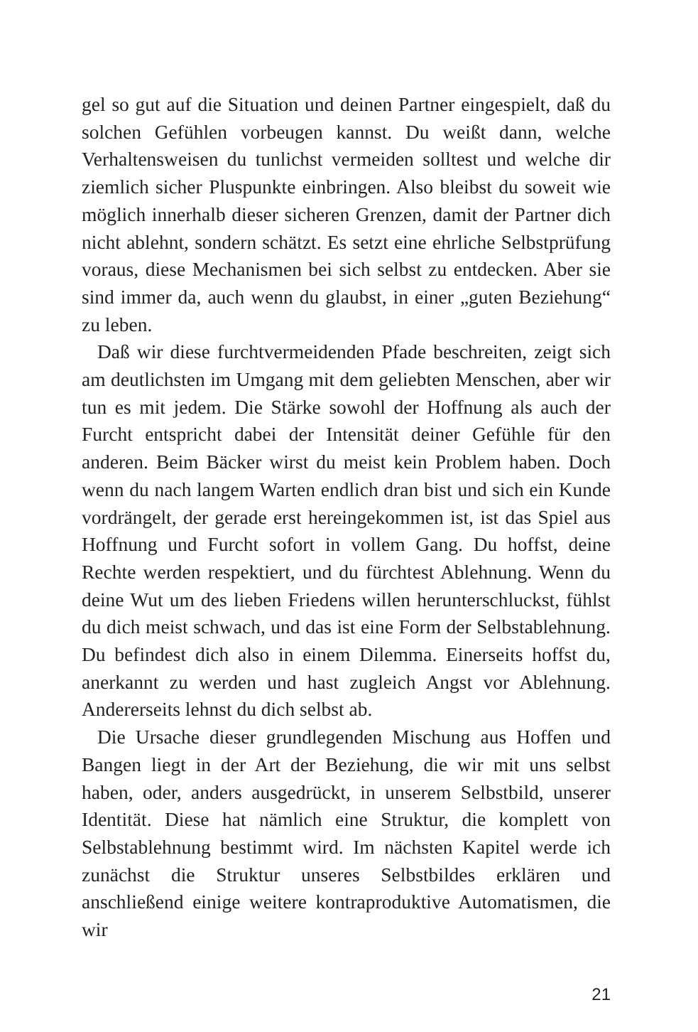gel so gut auf die Situation und deinen Partner eingespielt, daß du solchen Gefühlen vorbeugen kannst. Du weißt dann, welche Verhaltensweisen du tunlichst vermeiden solltest und welche dir ziemlich sicher Pluspunkte einbringen. Also bleibst du soweit wie möglich innerhalb dieser sicheren Grenzen, damit der Partner dich nicht ablehnt, sondern schätzt. Es setzt eine ehrliche Selbstprüfung voraus, diese Mechanismen bei sich selbst zu entdecken. Aber sie sind immer da, auch wenn du glaubst, in einer „guten Beziehung“ zu leben.
Daß wir diese furchtvermeidenden Pfade beschreiten, zeigt sich am deutlichsten im Umgang mit dem geliebten Menschen, aber wir tun es mit jedem. Die Stärke sowohl der Hoffnung als auch der Furcht entspricht dabei der Intensität deiner Gefühle für den anderen. Beim Bäcker wirst du meist kein Problem haben. Doch wenn du nach langem Warten endlich dran bist und sich ein Kunde vordrängelt, der gerade erst hereingekommen ist, ist das Spiel aus Hoffnung und Furcht sofort in vollem Gang. Du hoffst, deine Rechte werden respektiert, und du fürchtest Ablehnung. Wenn du deine Wut um des lieben Friedens willen herunterschluckst, fühlst du dich meist schwach, und das ist eine Form der Selbstablehnung. Du befindest dich also in einem Dilemma. Einerseits hoffst du, anerkannt zu werden und hast zugleich Angst vor Ablehnung. Andererseits lehnst du dich selbst ab.
Die Ursache dieser grundlegenden Mischung aus Hoffen und Bangen liegt in der Art der Beziehung, die wir mit uns selbst haben, oder, anders ausgedrückt, in unserem Selbstbild, unserer Identität. Diese hat nämlich eine Struktur, die komplett von Selbstablehnung bestimmt wird. Im nächsten Kapitel werde ich zunächst die Struktur unseres Selbstbildes erklären und anschließend einige weitere kontraproduktive Automatismen, die wir
21